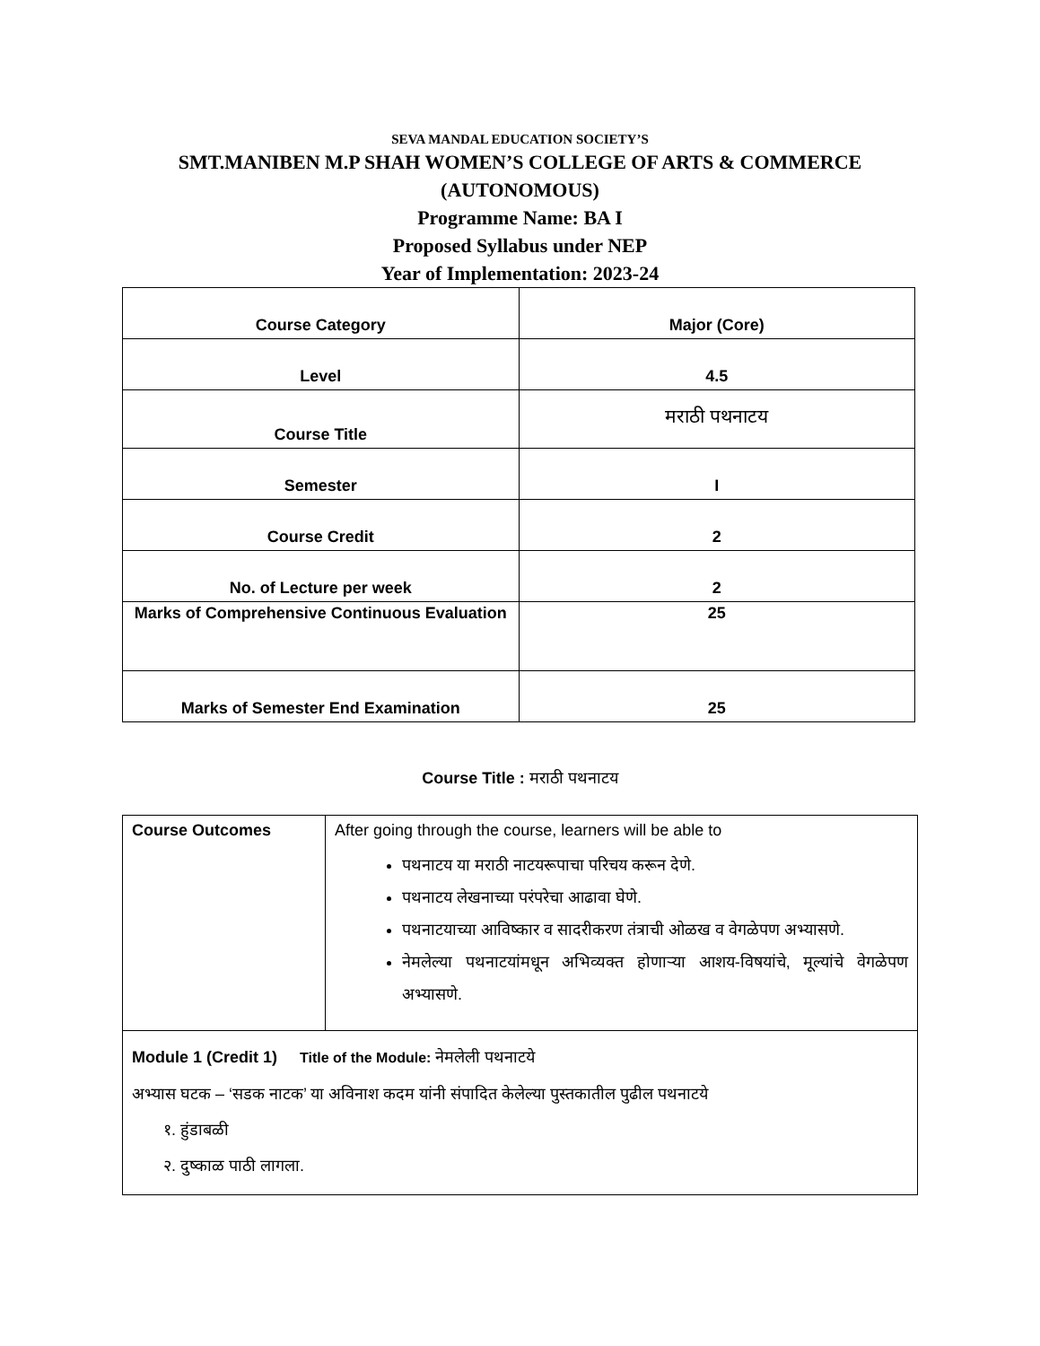SEVA MANDAL EDUCATION SOCIETY’S
SMT.MANIBEN M.P SHAH WOMEN’S COLLEGE OF ARTS & COMMERCE
(AUTONOMOUS)
Programme Name: BA I
Proposed Syllabus under NEP
Year of Implementation: 2023-24
| Course Category | Major (Core) |
| Level | 4.5 |
| Course Title | मराठी पथनाटय |
| Semester | I |
| Course Credit | 2 |
| No. of Lecture per week | 2 |
| Marks of Comprehensive Continuous Evaluation | 25 |
| Marks of Semester End Examination | 25 |
Course Title : मराठी पथनाटय
| Course Outcomes | After going through the course, learners will be able to पथनाटय या मराठी नाटयरूपाचा परिचय करून देणे. पथनाटय लेखनाच्या परंपरेचा आढावा घेणे. पथनाटयाच्या आविष्कार व सादरीकरण तंत्राची ओळख व वेगळेपण अभ्यासणे. नेमलेल्या पथनाटयांमधून अभिव्यक्त होणाऱ्या आशय-विषयांचे, मूल्यांचे वेगळेपण अभ्यासणे. |
| Module 1 (Credit 1) Title of the Module: नेमलेली पथनाटये अभ्यास घटक – ‘सडक नाटक’ या अविनाश कदम यांनी संपादित केलेल्या पुस्तकातील पुढील पथनाटये १. हुंडाबळी २. दुष्काळ पाठी लागला. | |